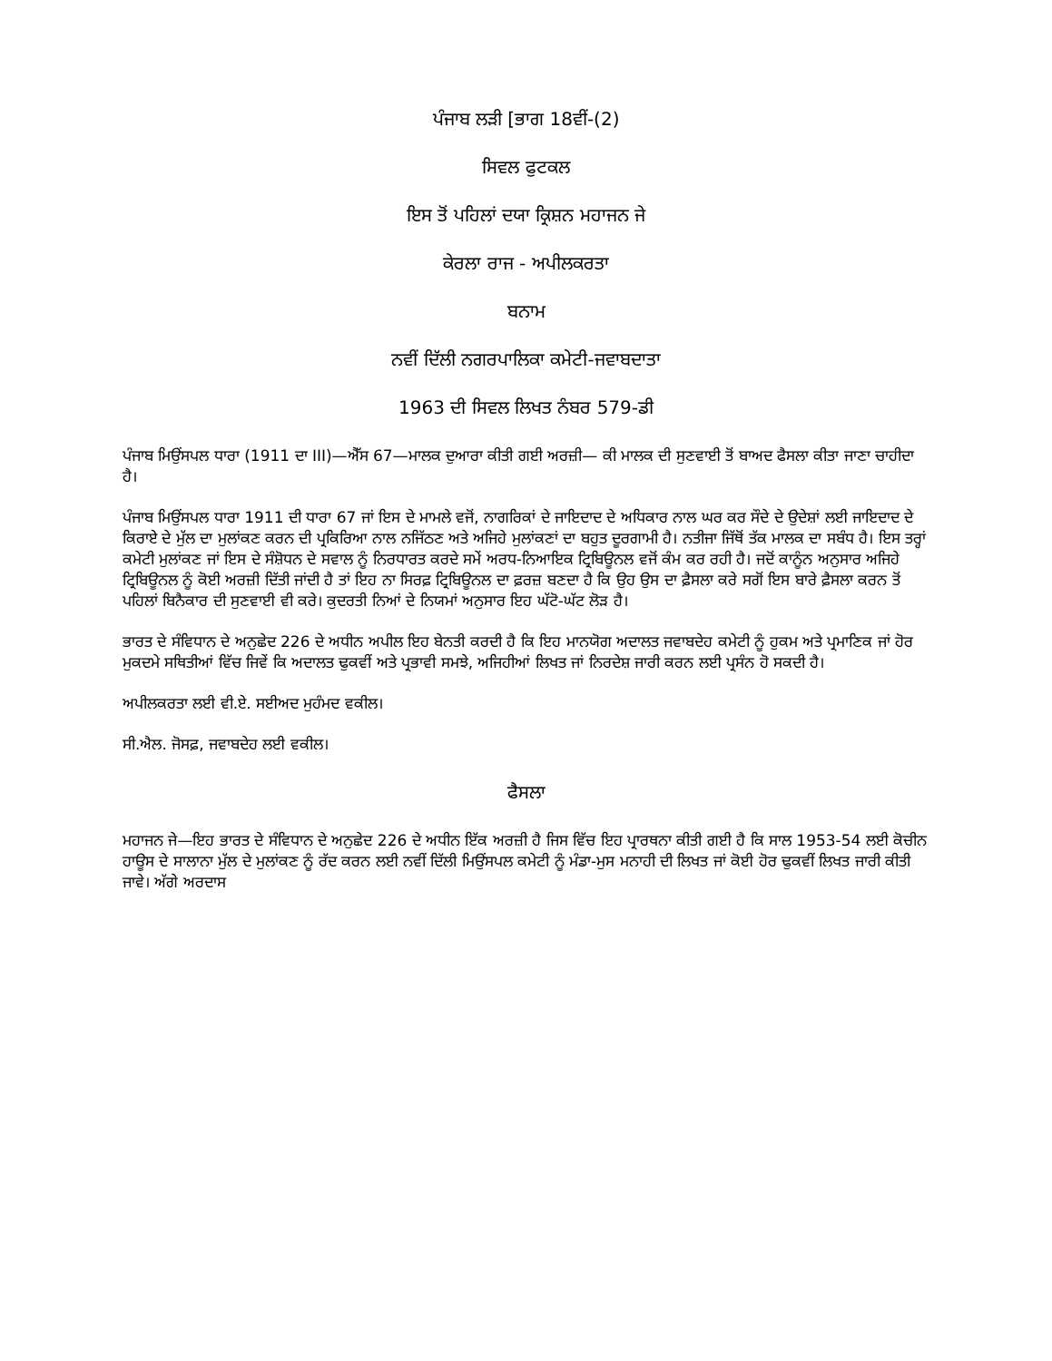ਪੰਜਾਬ ਲੜੀ [ਭਾਗ 18ਵੀਂ-(2)
ਸਿਵਲ ਫੁਟਕਲ
ਇਸ ਤੋਂ ਪਹਿਲਾਂ ਦਯਾ ਕ੍ਰਿਸ਼ਨ ਮਹਾਜਨ ਜੇ
ਕੇਰਲਾ ਰਾਜ - ਅਪੀਲਕਰਤਾ
ਬਨਾਮ
ਨਵੀਂ ਦਿੱਲੀ ਨਗਰਪਾਲਿਕਾ ਕਮੇਟੀ-ਜਵਾਬਦਾਤਾ
1963 ਦੀ ਸਿਵਲ ਲਿਖਤ ਨੰਬਰ 579-ਡੀ
ਪੰਜਾਬ ਮਿਉਂਸਪਲ ਧਾਰਾ (1911 ਦਾ III)—ਐੱਸ 67—ਮਾਲਕ ਦੁਆਰਾ ਕੀਤੀ ਗਈ ਅਰਜ਼ੀ— ਕੀ ਮਾਲਕ ਦੀ ਸੁਣਵਾਈ ਤੋਂ ਬਾਅਦ ਫੈਸਲਾ ਕੀਤਾ ਜਾਣਾ ਚਾਹੀਦਾ ਹੈ।
ਪੰਜਾਬ ਮਿਉਂਸਪਲ ਧਾਰਾ 1911 ਦੀ ਧਾਰਾ 67 ਜਾਂ ਇਸ ਦੇ ਮਾਮਲੇ ਵਜੋਂ, ਨਾਗਰਿਕਾਂ ਦੇ ਜਾਇਦਾਦ ਦੇ ਅਧਿਕਾਰ ਨਾਲ ਘਰ ਕਰ ਸੌਦੇ ਦੇ ਉਦੇਸ਼ਾਂ ਲਈ ਜਾਇਦਾਦ ਦੇ ਕਿਰਾਏ ਦੇ ਮੁੱਲ ਦਾ ਮੁਲਾਂਕਣ ਕਰਨ ਦੀ ਪ੍ਰਕਿਰਿਆ ਨਾਲ ਨਜਿੱਠਣ ਅਤੇ ਅਜਿਹੇ ਮੁਲਾਂਕਣਾਂ ਦਾ ਬਹੁਤ ਦੂਰਗਾਮੀ ਹੈ। ਨਤੀਜਾ ਜਿੱਥੋਂ ਤੱਕ ਮਾਲਕ ਦਾ ਸਬੰਧ ਹੈ। ਇਸ ਤਰ੍ਹਾਂ ਕਮੇਟੀ ਮੁਲਾਂਕਣ ਜਾਂ ਇਸ ਦੇ ਸੰਸ਼ੋਧਨ ਦੇ ਸਵਾਲ ਨੂੰ ਨਿਰਧਾਰਤ ਕਰਦੇ ਸਮੇਂ ਅਰਧ-ਨਿਆਇਕ ਟ੍ਰਿਬਿਊਨਲ ਵਜੋਂ ਕੰਮ ਕਰ ਰਹੀ ਹੈ। ਜਦੋਂ ਕਾਨੂੰਨ ਅਨੁਸਾਰ ਅਜਿਹੇ ਟ੍ਰਿਬਿਊਨਲ ਨੂੰ ਕੋਈ ਅਰਜ਼ੀ ਦਿੱਤੀ ਜਾਂਦੀ ਹੈ ਤਾਂ ਇਹ ਨਾ ਸਿਰਫ਼ ਟ੍ਰਿਬਿਊਨਲ ਦਾ ਫ਼ਰਜ਼ ਬਣਦਾ ਹੈ ਕਿ ਉਹ ਉਸ ਦਾ ਫ਼ੈਸਲਾ ਕਰੇ ਸਗੋਂ ਇਸ ਬਾਰੇ ਫ਼ੈਸਲਾ ਕਰਨ ਤੋਂ ਪਹਿਲਾਂ ਬਿਨੈਕਾਰ ਦੀ ਸੁਣਵਾਈ ਵੀ ਕਰੇ। ਕੁਦਰਤੀ ਨਿਆਂ ਦੇ ਨਿਯਮਾਂ ਅਨੁਸਾਰ ਇਹ ਘੱਟੋ-ਘੱਟ ਲੋੜ ਹੈ।
ਭਾਰਤ ਦੇ ਸੰਵਿਧਾਨ ਦੇ ਅਨੁਛੇਦ 226 ਦੇ ਅਧੀਨ ਅਪੀਲ ਇਹ ਬੇਨਤੀ ਕਰਦੀ ਹੈ ਕਿ ਇਹ ਮਾਨਯੋਗ ਅਦਾਲਤ ਜਵਾਬਦੇਹ ਕਮੇਟੀ ਨੂੰ ਹੁਕਮ ਅਤੇ ਪ੍ਰਮਾਣਿਕ ਜਾਂ ਹੋਰ ਮੁਕਦਮੇ ਸਥਿਤੀਆਂ ਵਿੱਚ ਜਿਵੇਂ ਕਿ ਅਦਾਲਤ ਢੁਕਵੀਂ ਅਤੇ ਪ੍ਰਭਾਵੀ ਸਮਝੇ, ਅਜਿਹੀਆਂ ਲਿਖਤ ਜਾਂ ਨਿਰਦੇਸ਼ ਜਾਰੀ ਕਰਨ ਲਈ ਪ੍ਰਸੰਨ ਹੋ ਸਕਦੀ ਹੈ।
ਅਪੀਲਕਰਤਾ ਲਈ ਵੀ.ਏ. ਸਈਅਦ ਮੁਹੰਮਦ ਵਕੀਲ।
ਸੀ.ਐਲ. ਜੋਸਫ਼, ਜਵਾਬਦੇਹ ਲਈ ਵਕੀਲ।
ਫੈਸਲਾ
ਮਹਾਜਨ ਜੇ—ਇਹ ਭਾਰਤ ਦੇ ਸੰਵਿਧਾਨ ਦੇ ਅਨੁਛੇਦ 226 ਦੇ ਅਧੀਨ ਇੱਕ ਅਰਜ਼ੀ ਹੈ ਜਿਸ ਵਿੱਚ ਇਹ ਪ੍ਰਾਰਥਨਾ ਕੀਤੀ ਗਈ ਹੈ ਕਿ ਸਾਲ 1953-54 ਲਈ ਕੋਚੀਨ ਹਾਊਸ ਦੇ ਸਾਲਾਨਾ ਮੁੱਲ ਦੇ ਮੁਲਾਂਕਣ ਨੂੰ ਰੱਦ ਕਰਨ ਲਈ ਨਵੀਂ ਦਿੱਲੀ ਮਿਉਂਸਪਲ ਕਮੇਟੀ ਨੂੰ ਮੰਡਾ-ਮੁਸ ਮਨਾਹੀ ਦੀ ਲਿਖਤ ਜਾਂ ਕੋਈ ਹੋਰ ਢੁਕਵੀਂ ਲਿਖਤ ਜਾਰੀ ਕੀਤੀ ਜਾਵੇ। ਅੱਗੇ ਅਰਦਾਸ